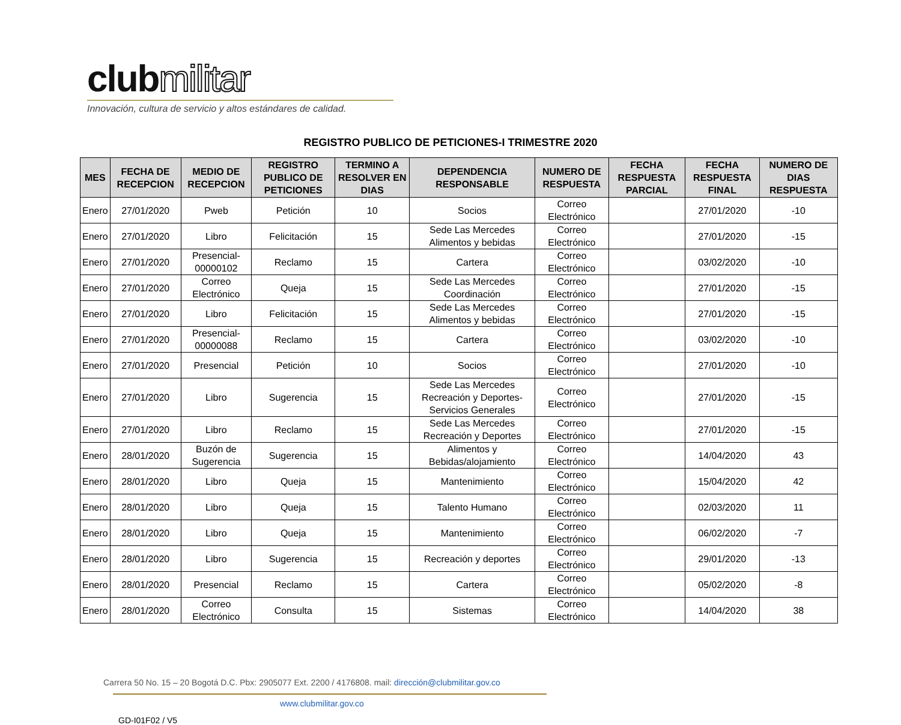clubmilitar
Innovación, cultura de servicio y altos estándares de calidad.
REGISTRO PUBLICO DE PETICIONES-I TRIMESTRE 2020
| MES | FECHA DE RECEPCION | MEDIO DE RECEPCION | REGISTRO PUBLICO DE PETICIONES | TERMINO A RESOLVER EN DIAS | DEPENDENCIA RESPONSABLE | NUMERO DE RESPUESTA | FECHA RESPUESTA PARCIAL | FECHA RESPUESTA FINAL | NUMERO DE DIAS RESPUESTA |
| --- | --- | --- | --- | --- | --- | --- | --- | --- | --- |
| Enero | 27/01/2020 | Pweb | Petición | 10 | Socios | Correo Electrónico | | 27/01/2020 | -10 |
| Enero | 27/01/2020 | Libro | Felicitación | 15 | Sede Las Mercedes Alimentos y bebidas | Correo Electrónico | | 27/01/2020 | -15 |
| Enero | 27/01/2020 | Presencial-00000102 | Reclamo | 15 | Cartera | Correo Electrónico | | 03/02/2020 | -10 |
| Enero | 27/01/2020 | Correo Electrónico | Queja | 15 | Sede Las Mercedes Coordinación | Correo Electrónico | | 27/01/2020 | -15 |
| Enero | 27/01/2020 | Libro | Felicitación | 15 | Sede Las Mercedes Alimentos y bebidas | Correo Electrónico | | 27/01/2020 | -15 |
| Enero | 27/01/2020 | Presencial-00000088 | Reclamo | 15 | Cartera | Correo Electrónico | | 03/02/2020 | -10 |
| Enero | 27/01/2020 | Presencial | Petición | 10 | Socios | Correo Electrónico | | 27/01/2020 | -10 |
| Enero | 27/01/2020 | Libro | Sugerencia | 15 | Sede Las Mercedes Recreación y Deportes-Servicios Generales | Correo Electrónico | | 27/01/2020 | -15 |
| Enero | 27/01/2020 | Libro | Reclamo | 15 | Sede Las Mercedes Recreación y Deportes | Correo Electrónico | | 27/01/2020 | -15 |
| Enero | 28/01/2020 | Buzón de Sugerencia | Sugerencia | 15 | Alimentos y Bebidas/alojamiento | Correo Electrónico | | 14/04/2020 | 43 |
| Enero | 28/01/2020 | Libro | Queja | 15 | Mantenimiento | Correo Electrónico | | 15/04/2020 | 42 |
| Enero | 28/01/2020 | Libro | Queja | 15 | Talento Humano | Correo Electrónico | | 02/03/2020 | 11 |
| Enero | 28/01/2020 | Libro | Queja | 15 | Mantenimiento | Correo Electrónico | | 06/02/2020 | -7 |
| Enero | 28/01/2020 | Libro | Sugerencia | 15 | Recreación y deportes | Correo Electrónico | | 29/01/2020 | -13 |
| Enero | 28/01/2020 | Presencial | Reclamo | 15 | Cartera | Correo Electrónico | | 05/02/2020 | -8 |
| Enero | 28/01/2020 | Correo Electrónico | Consulta | 15 | Sistemas | Correo Electrónico | | 14/04/2020 | 38 |
Carrera 50 No. 15 – 20 Bogotá D.C. Pbx: 2905077 Ext. 2200 / 4176808. mail: dirección@clubmilitar.gov.co
www.clubmilitar.gov.co
GD-I01F02 / V5